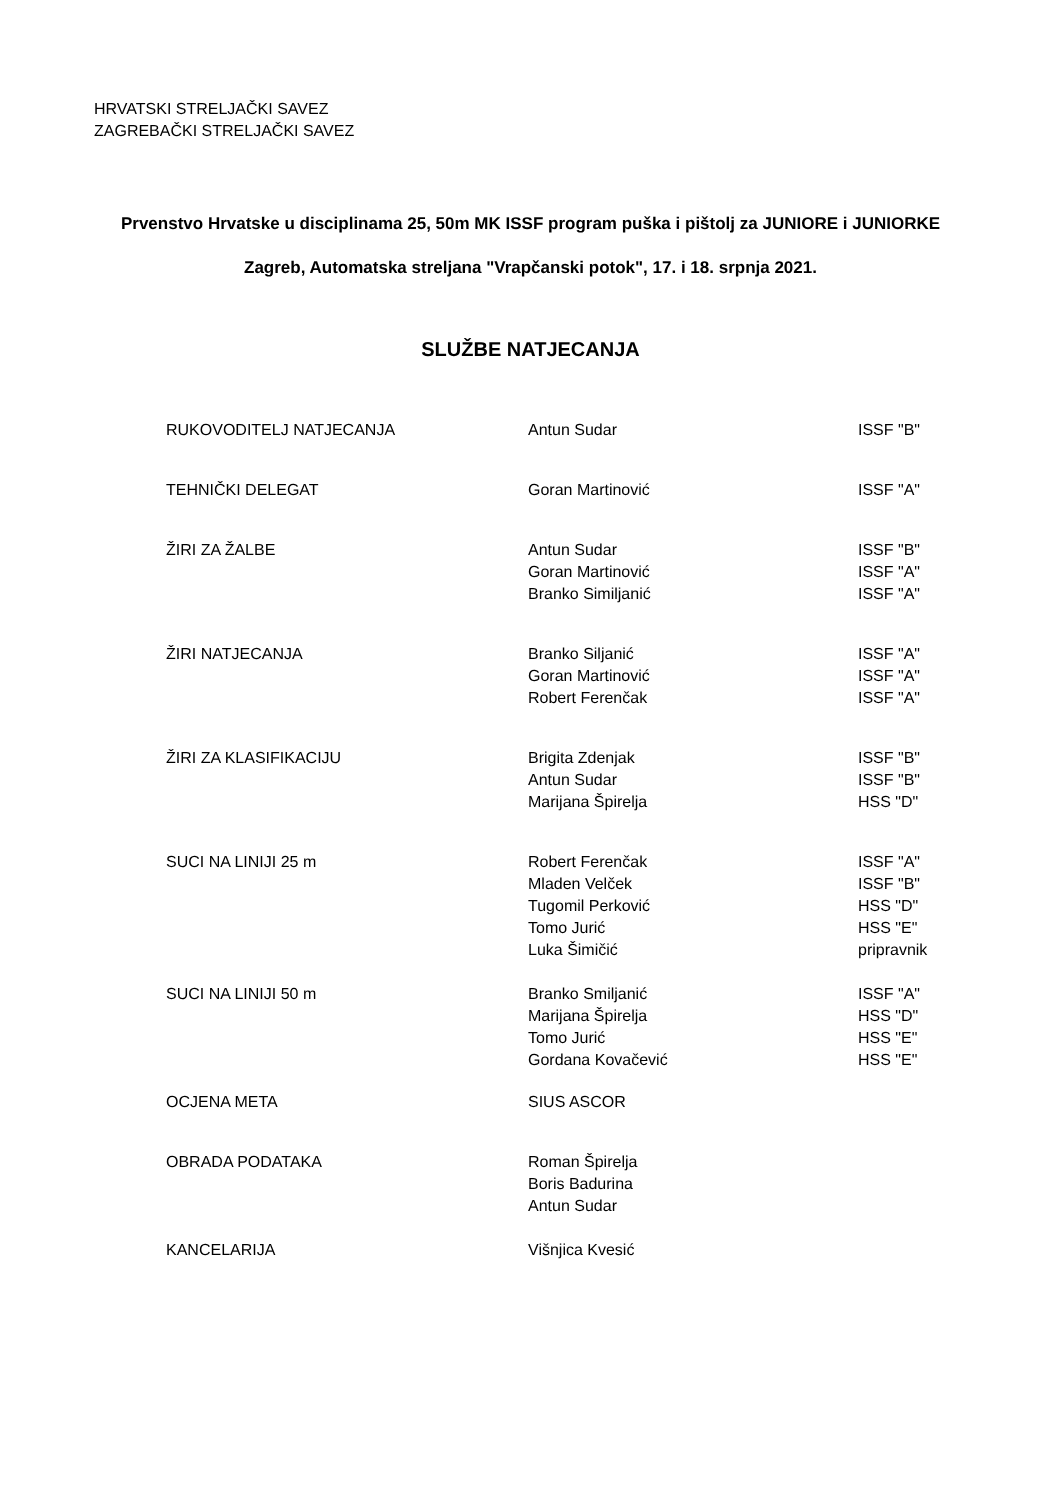HRVATSKI STRELJAČKI SAVEZ
ZAGREBAČKI STRELJAČKI SAVEZ
Prvenstvo Hrvatske u disciplinama 25, 50m MK ISSF program puška i pištolj za JUNIORE i JUNIORKE
Zagreb, Automatska streljana "Vrapčanski potok", 17. i 18. srpnja 2021.
SLUŽBE NATJECANJA
| RUKOVODITELJ NATJECANJA | Antun Sudar | ISSF "B" |
| TEHNIČKI DELEGAT | Goran Martinović | ISSF "A" |
| ŽIRI ZA ŽALBE | Antun Sudar | ISSF "B" |
| | Goran Martinović | ISSF "A" |
| | Branko Similjanić | ISSF "A" |
| ŽIRI NATJECANJA | Branko Siljanić | ISSF "A" |
| | Goran Martinović | ISSF "A" |
| | Robert Ferenčak | ISSF "A" |
| ŽIRI ZA KLASIFIKACIJU | Brigita Zdenjak | ISSF "B" |
| | Antun Sudar | ISSF "B" |
| | Marijana Špirelja | HSS "D" |
| SUCI NA LINIJI 25 m | Robert Ferenčak | ISSF "A" |
| | Mladen Velček | ISSF "B" |
| | Tugomil Perković | HSS "D" |
| | Tomo Jurić | HSS "E" |
| | Luka Šimičić | pripravnik |
| SUCI NA LINIJI 50 m | Branko Smiljanić | ISSF "A" |
| | Marijana Špirelja | HSS "D" |
| | Tomo Jurić | HSS "E" |
| | Gordana Kovačević | HSS "E" |
| OCJENA META | SIUS ASCOR | |
| OBRADA PODATAKA | Roman Špirelja | |
| | Boris Badurina | |
| | Antun Sudar | |
| KANCELARIJA | Višnjica Kvesić | |